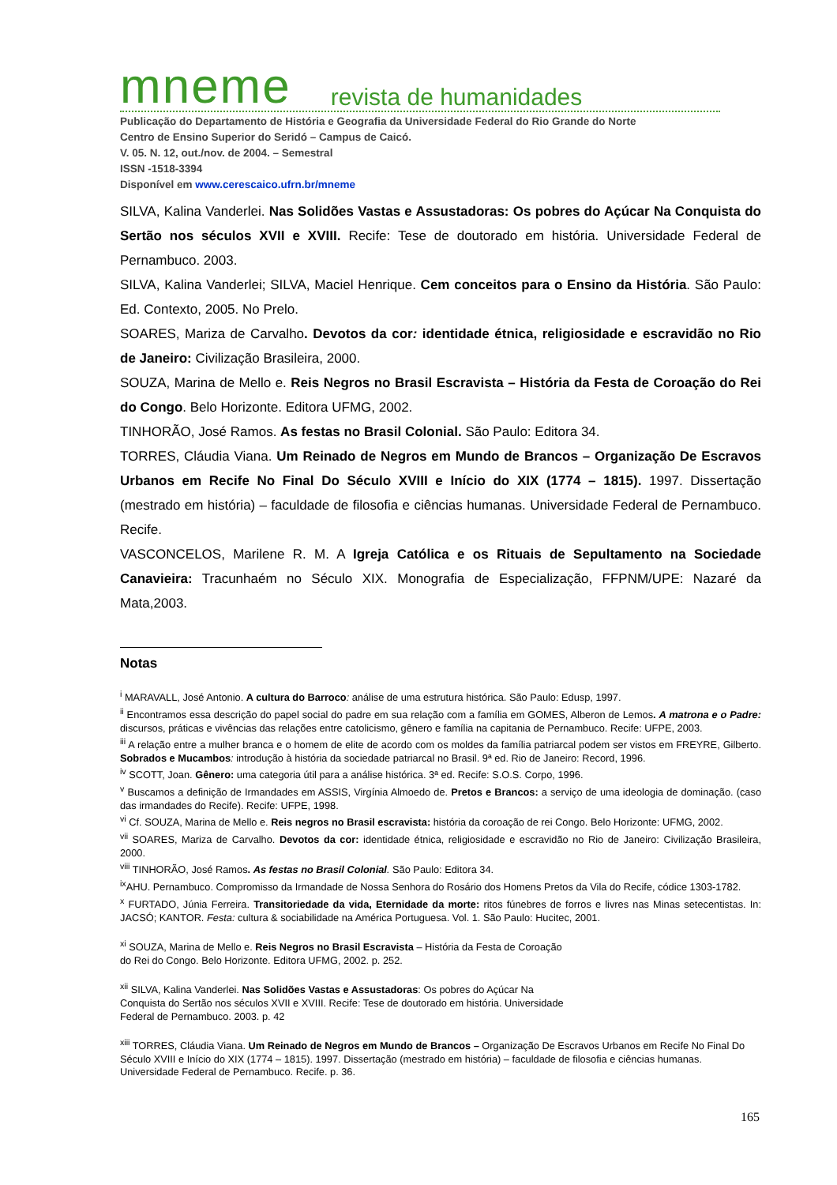mneme revista de humanidades
Publicação do Departamento de História e Geografia da Universidade Federal do Rio Grande do Norte
Centro de Ensino Superior do Seridó – Campus de Caicó.
V. 05. N. 12, out./nov. de 2004. – Semestral
ISSN -1518-3394
Disponível em www.cerescaico.ufrn.br/mneme
SILVA, Kalina Vanderlei. Nas Solidões Vastas e Assustadoras: Os pobres do Açúcar Na Conquista do Sertão nos séculos XVII e XVIII. Recife: Tese de doutorado em história. Universidade Federal de Pernambuco. 2003.
SILVA, Kalina Vanderlei; SILVA, Maciel Henrique. Cem conceitos para o Ensino da História. São Paulo: Ed. Contexto, 2005. No Prelo.
SOARES, Mariza de Carvalho. Devotos da cor: identidade étnica, religiosidade e escravidão no Rio de Janeiro: Civilização Brasileira, 2000.
SOUZA, Marina de Mello e. Reis Negros no Brasil Escravista – História da Festa de Coroação do Rei do Congo. Belo Horizonte. Editora UFMG, 2002.
TINHORÃO, José Ramos. As festas no Brasil Colonial. São Paulo: Editora 34.
TORRES, Cláudia Viana. Um Reinado de Negros em Mundo de Brancos – Organização De Escravos Urbanos em Recife No Final Do Século XVIII e Início do XIX (1774 – 1815). 1997. Dissertação (mestrado em história) – faculdade de filosofia e ciências humanas. Universidade Federal de Pernambuco. Recife.
VASCONCELOS, Marilene R. M. A Igreja Católica e os Rituais de Sepultamento na Sociedade Canavieira: Tracunhaém no Século XIX. Monografia de Especialização, FFPNM/UPE: Nazaré da Mata,2003.
Notas
<sup>i</sup> MARAVALL, José Antonio. A cultura do Barroco: análise de uma estrutura histórica. São Paulo: Edusp, 1997.
<sup>ii</sup> Encontramos essa descrição do papel social do padre em sua relação com a família em GOMES, Alberon de Lemos. A matrona e o Padre: discursos, práticas e vivências das relações entre catolicismo, gênero e família na capitania de Pernambuco. Recife: UFPE, 2003.
<sup>iii</sup> A relação entre a mulher branca e o homem de elite de acordo com os moldes da família patriarcal podem ser vistos em FREYRE, Gilberto. Sobrados e Mucambos: introdução à história da sociedade patriarcal no Brasil. 9ª ed. Rio de Janeiro: Record, 1996.
<sup>iv</sup> SCOTT, Joan. Gênero: uma categoria útil para a análise histórica. 3ª ed. Recife: S.O.S. Corpo, 1996.
<sup>v</sup> Buscamos a definição de Irmandades em ASSIS, Virgínia Almoedo de. Pretos e Brancos: a serviço de uma ideologia de dominação. (caso das irmandades do Recife). Recife: UFPE, 1998.
<sup>vi</sup> Cf. SOUZA, Marina de Mello e. Reis negros no Brasil escravista: história da coroação de rei Congo. Belo Horizonte: UFMG, 2002.
<sup>vii</sup> SOARES, Mariza de Carvalho. Devotos da cor: identidade étnica, religiosidade e escravidão no Rio de Janeiro: Civilização Brasileira, 2000.
<sup>viii</sup> TINHORÃO, José Ramos. As festas no Brasil Colonial. São Paulo: Editora 34.
<sup>ix</sup>AHU. Pernambuco. Compromisso da Irmandade de Nossa Senhora do Rosário dos Homens Pretos da Vila do Recife, códice 1303-1782.
<sup>x</sup> FURTADO, Júnia Ferreira. Transitoriedade da vida, Eternidade da morte: ritos fúnebres de forros e livres nas Minas setecentistas. In: JACSÓ; KANTOR. Festa: cultura & sociabilidade na América Portuguesa. Vol. 1. São Paulo: Hucitec, 2001.
<sup>xi</sup> SOUZA, Marina de Mello e. Reis Negros no Brasil Escravista – História da Festa de Coroação
do Rei do Congo. Belo Horizonte. Editora UFMG, 2002. p. 252.
<sup>xii</sup> SILVA, Kalina Vanderlei. Nas Solidões Vastas e Assustadoras: Os pobres do Açúcar Na
Conquista do Sertão nos séculos XVII e XVIII. Recife: Tese de doutorado em história. Universidade
Federal de Pernambuco. 2003. p. 42
<sup>xiii</sup> TORRES, Cláudia Viana. Um Reinado de Negros em Mundo de Brancos – Organização De Escravos Urbanos em Recife No Final Do Século XVIII e Início do XIX (1774 – 1815). 1997. Dissertação (mestrado em história) – faculdade de filosofia e ciências humanas. Universidade Federal de Pernambuco. Recife. p. 36.
165